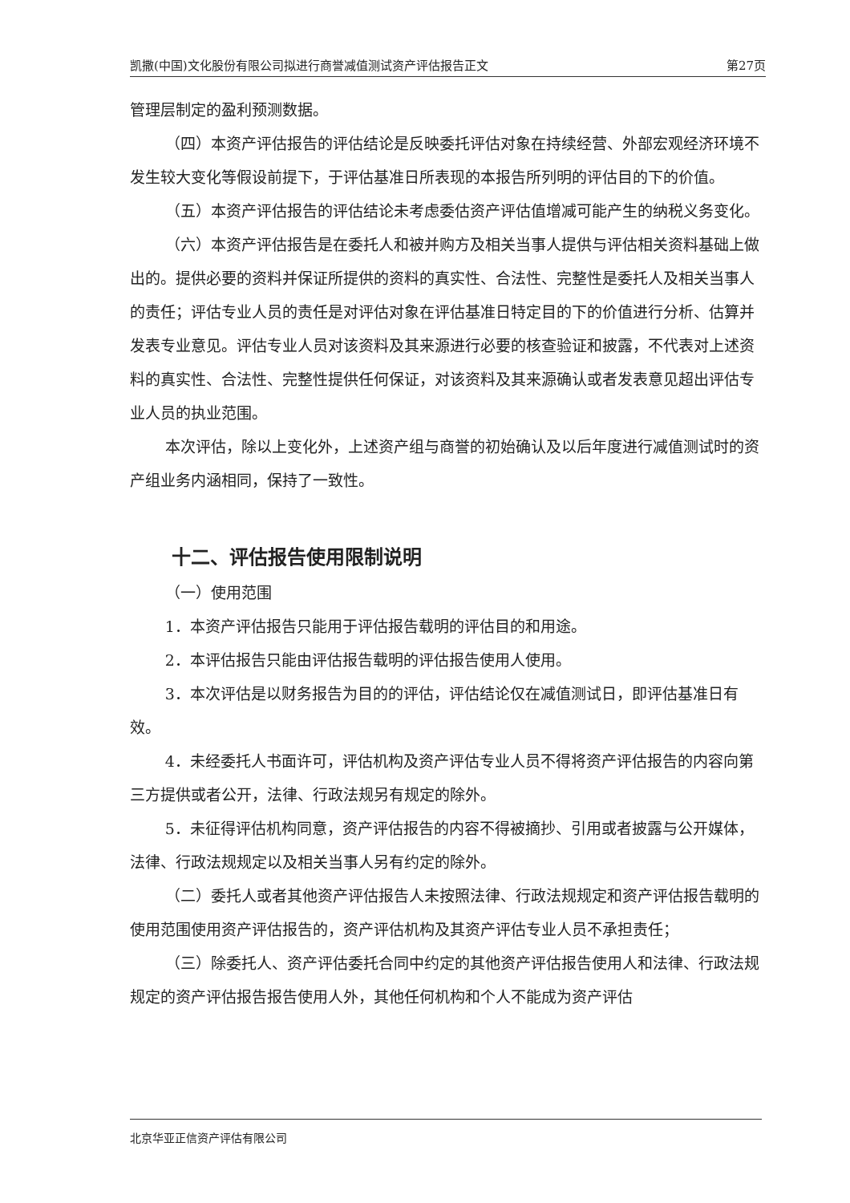凯撒(中国)文化股份有限公司拟进行商誉减值测试资产评估报告正文 第27页
管理层制定的盈利预测数据。
（四）本资产评估报告的评估结论是反映委托评估对象在持续经营、外部宏观经济环境不发生较大变化等假设前提下，于评估基准日所表现的本报告所列明的评估目的下的价值。
（五）本资产评估报告的评估结论未考虑委估资产评估值增减可能产生的纳税义务变化。
（六）本资产评估报告是在委托人和被并购方及相关当事人提供与评估相关资料基础上做出的。提供必要的资料并保证所提供的资料的真实性、合法性、完整性是委托人及相关当事人的责任；评估专业人员的责任是对评估对象在评估基准日特定目的下的价值进行分析、估算并发表专业意见。评估专业人员对该资料及其来源进行必要的核查验证和披露，不代表对上述资料的真实性、合法性、完整性提供任何保证，对该资料及其来源确认或者发表意见超出评估专业人员的执业范围。
本次评估，除以上变化外，上述资产组与商誉的初始确认及以后年度进行减值测试时的资产组业务内涵相同，保持了一致性。
十二、评估报告使用限制说明
（一）使用范围
1．本资产评估报告只能用于评估报告载明的评估目的和用途。
2．本评估报告只能由评估报告载明的评估报告使用人使用。
3．本次评估是以财务报告为目的的评估，评估结论仅在减值测试日，即评估基准日有效。
4．未经委托人书面许可，评估机构及资产评估专业人员不得将资产评估报告的内容向第三方提供或者公开，法律、行政法规另有规定的除外。
5．未征得评估机构同意，资产评估报告的内容不得被摘抄、引用或者披露与公开媒体，法律、行政法规规定以及相关当事人另有约定的除外。
（二）委托人或者其他资产评估报告人未按照法律、行政法规规定和资产评估报告载明的使用范围使用资产评估报告的，资产评估机构及其资产评估专业人员不承担责任；
（三）除委托人、资产评估委托合同中约定的其他资产评估报告使用人和法律、行政法规规定的资产评估报告报告使用人外，其他任何机构和个人不能成为资产评估
北京华亚正信资产评估有限公司